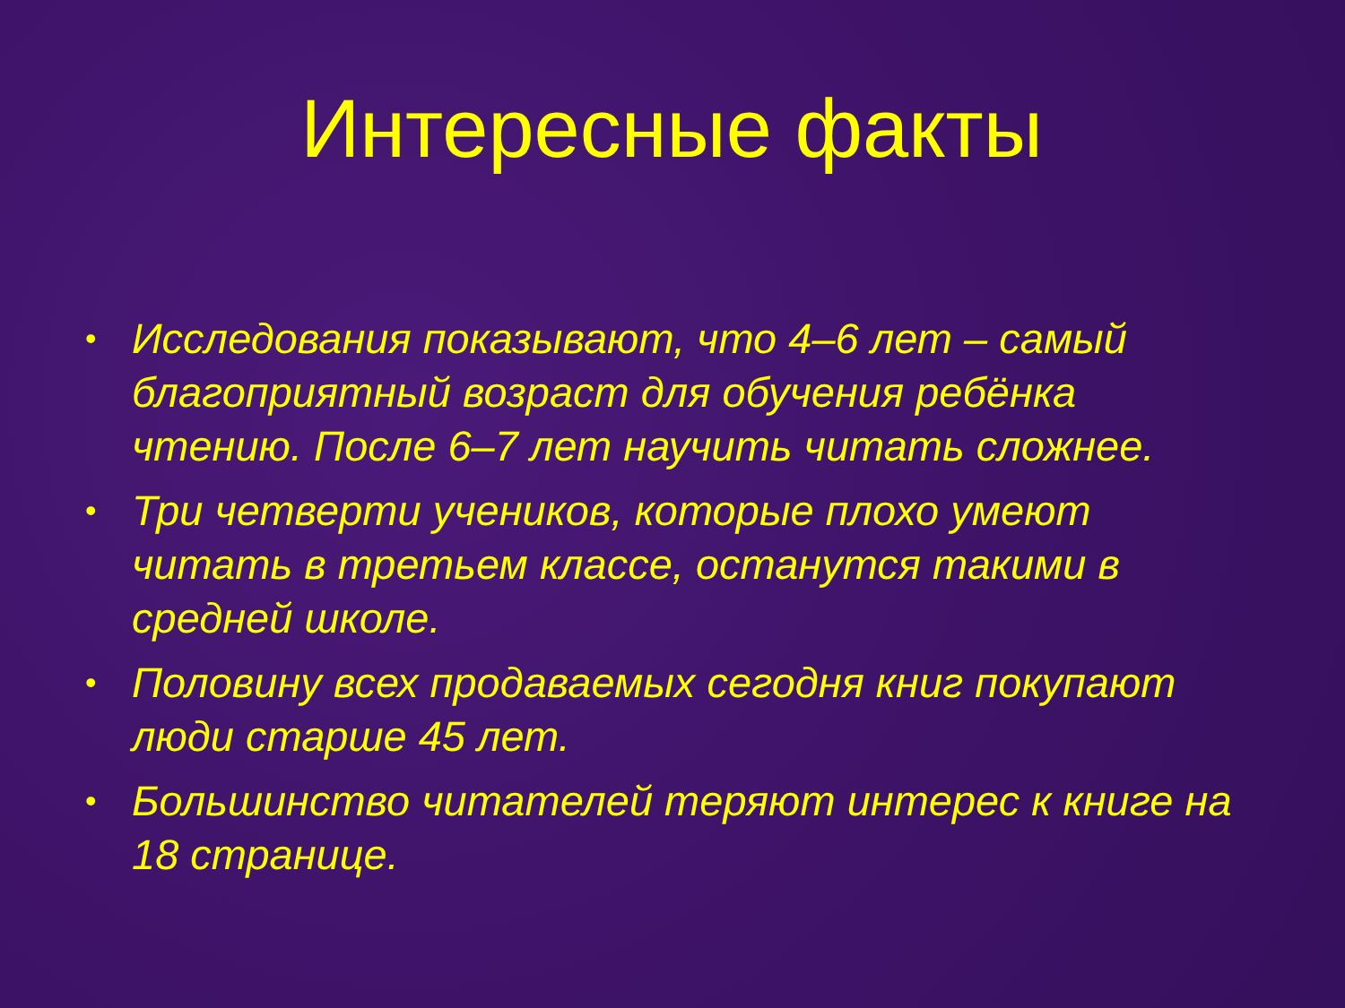Интересные факты
• Исследования показывают, что 4–6 лет – самый благоприятный возраст для обучения ребёнка чтению. После 6–7 лет научить читать сложнее.
• Три четверти учеников, которые плохо умеют читать в третьем классе, останутся такими в средней школе.
• Половину всех продаваемых сегодня книг покупают люди старше 45 лет.
• Большинство читателей теряют интерес к книге на 18 странице.